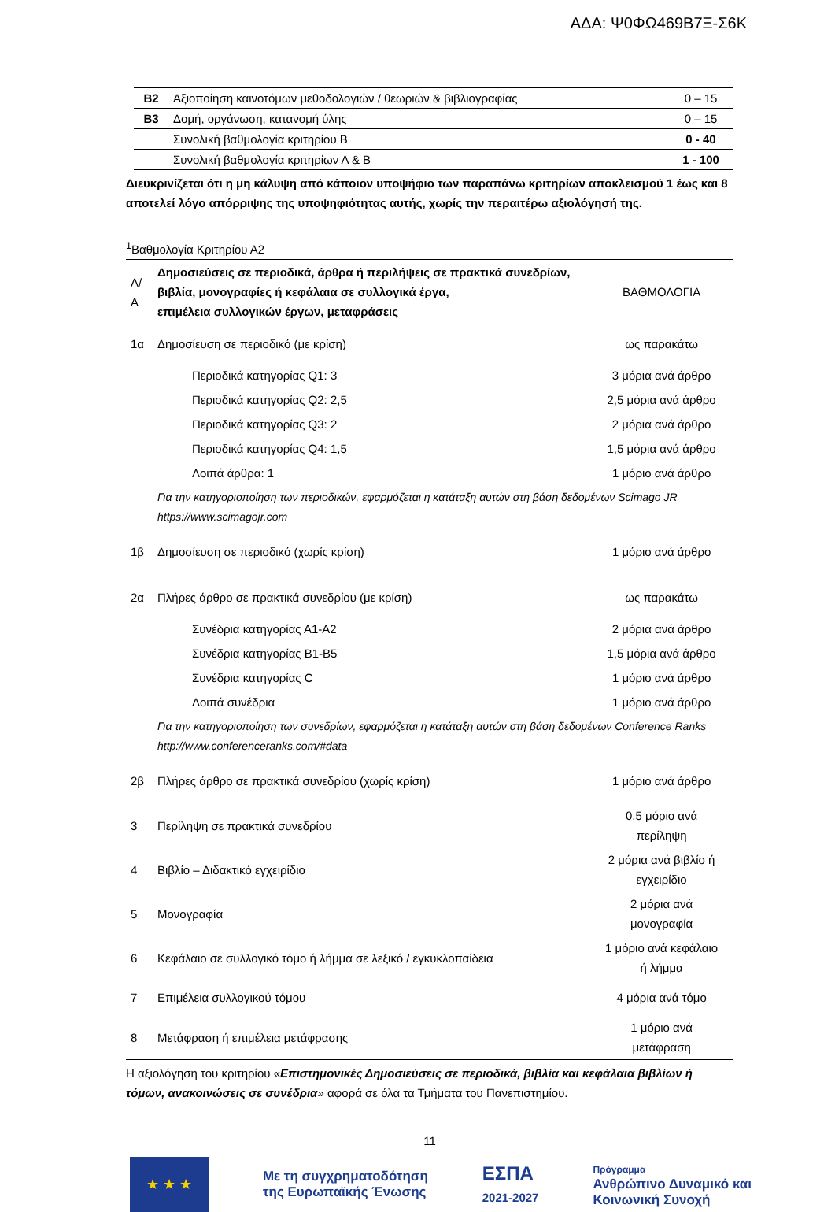ΑΔΑ: Ψ0ΦΩ469Β7Ξ-Σ6Κ
| Β2 | Αξιοποίηση καινοτόμων μεθοδολογιών / θεωριών & βιβλιογραφίας | 0 – 15 |
| Β3 | Δομή, οργάνωση, κατανομή ύλης | 0 – 15 |
| | Συνολική βαθμολογία κριτηρίου Β | 0 - 40 |
| | Συνολική βαθμολογία κριτηρίων Α & Β | 1 - 100 |
Διευκρινίζεται ότι η μη κάλυψη από κάποιον υποψήφιο των παραπάνω κριτηρίων αποκλεισμού 1 έως και 8 αποτελεί λόγο απόρριψης της υποψηφιότητας αυτής, χωρίς την περαιτέρω αξιολόγησή της.
<sup>1</sup> Βαθμολογία Κριτηρίου Α2
| Α/Α | Δημοσιεύσεις σε περιοδικά, άρθρα ή περιλήψεις σε πρακτικά συνεδρίων, βιβλία, μονογραφίες ή κεφάλαια σε συλλογικά έργα, επιμέλεια συλλογικών έργων, μεταφράσεις | ΒΑΘΜΟΛΟΓΙΑ |
| --- | --- | --- |
| 1α | Δημοσίευση σε περιοδικό (με κρίση) | ως παρακάτω |
| | Περιοδικά κατηγορίας Q1: 3 | 3 μόρια ανά άρθρο |
| | Περιοδικά κατηγορίας Q2: 2,5 | 2,5 μόρια ανά άρθρο |
| | Περιοδικά κατηγορίας Q3: 2 | 2 μόρια ανά άρθρο |
| | Περιοδικά κατηγορίας Q4: 1,5 | 1,5 μόρια ανά άρθρο |
| | Λοιπά άρθρα: 1 | 1 μόριο ανά άρθρο |
| | Για την κατηγοριοποίηση των περιοδικών, εφαρμόζεται η κατάταξη αυτών στη βάση δεδομένων Scimago JR https://www.scimagojr.com | |
| 1β | Δημοσίευση σε περιοδικό (χωρίς κρίση) | 1 μόριο ανά άρθρο |
| 2α | Πλήρες άρθρο σε πρακτικά συνεδρίου (με κρίση) | ως παρακάτω |
| | Συνέδρια κατηγορίας Α1-Α2 | 2 μόρια ανά άρθρο |
| | Συνέδρια κατηγορίας Β1-Β5 | 1,5 μόρια ανά άρθρο |
| | Συνέδρια κατηγορίας C | 1 μόριο ανά άρθρο |
| | Λοιπά συνέδρια | 1 μόριο ανά άρθρο |
| | Για την κατηγοριοποίηση των συνεδρίων, εφαρμόζεται η κατάταξη αυτών στη βάση δεδομένων Conference Ranks http://www.conferenceranks.com/#data | |
| 2β | Πλήρες άρθρο σε πρακτικά συνεδρίου (χωρίς κρίση) | 1 μόριο ανά άρθρο |
| 3 | Περίληψη σε πρακτικά συνεδρίου | 0,5 μόριο ανά περίληψη |
| 4 | Βιβλίο – Διδακτικό εγχειρίδιο | 2 μόρια ανά βιβλίο ή εγχειρίδιο |
| 5 | Μονογραφία | 2 μόρια ανά μονογραφία |
| 6 | Κεφάλαιο σε συλλογικό τόμο ή λήμμα σε λεξικό / εγκυκλοπαίδεια | 1 μόριο ανά κεφάλαιο ή λήμμα |
| 7 | Επιμέλεια συλλογικού τόμου | 4 μόρια ανά τόμο |
| 8 | Μετάφραση ή επιμέλεια μετάφρασης | 1 μόριο ανά μετάφραση |
Η αξιολόγηση του κριτηρίου «Επιστημονικές Δημοσιεύσεις σε περιοδικά, βιβλία και κεφάλαια βιβλίων ή τόμων, ανακοινώσεις σε συνέδρια» αφορά σε όλα τα Τμήματα του Πανεπιστημίου.
11
★ ★ ★
Με τη συγχρηματοδότηση
της Ευρωπαϊκής Ένωσης
ΕΣΠΑ
2021-2027
Πρόγραμμα
Ανθρώπινο Δυναμικό και
Κοινωνική Συνοχή